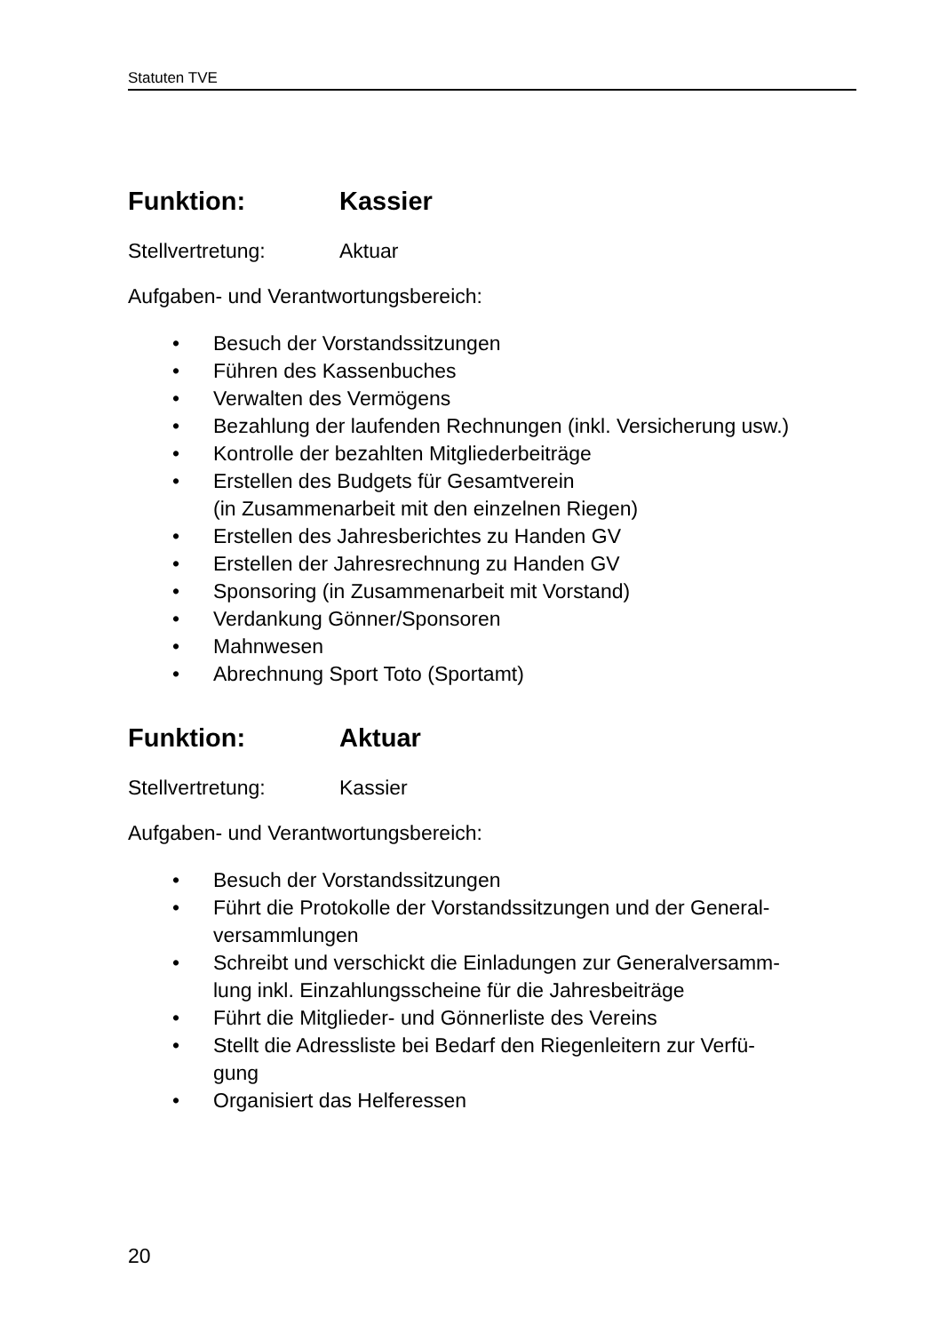Statuten TVE
Funktion: Kassier
Stellvertretung: Aktuar
Aufgaben- und Verantwortungsbereich:
• Besuch der Vorstandssitzungen
• Führen des Kassenbuches
• Verwalten des Vermögens
• Bezahlung der laufenden Rechnungen (inkl. Versicherung usw.)
• Kontrolle der bezahlten Mitgliederbeiträge
• Erstellen des Budgets für Gesamtverein
(in Zusammenarbeit mit den einzelnen Riegen)
• Erstellen des Jahresberichtes zu Handen GV
• Erstellen der Jahresrechnung zu Handen GV
• Sponsoring (in Zusammenarbeit mit Vorstand)
• Verdankung Gönner/Sponsoren
• Mahnwesen
• Abrechnung Sport Toto (Sportamt)
Funktion: Aktuar
Stellvertretung: Kassier
Aufgaben- und Verantwortungsbereich:
• Besuch der Vorstandssitzungen
• Führt die Protokolle der Vorstandssitzungen und der General-
versammlungen
• Schreibt und verschickt die Einladungen zur Generalversamm-
lung inkl. Einzahlungsscheine für die Jahresbeiträge
• Führt die Mitglieder- und Gönnerliste des Vereins
• Stellt die Adressliste bei Bedarf den Riegenleitern zur Verfü-
gung
• Organisiert das Helferessen
20